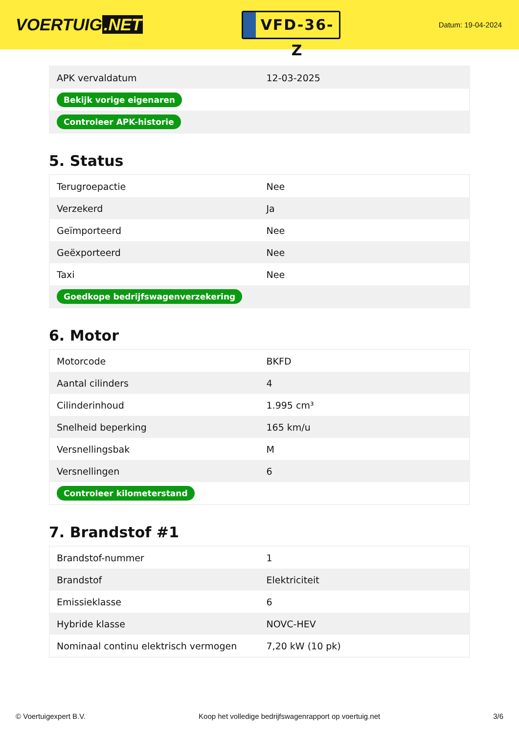VOERTUIG.NET
VFD-36-Z
Datum: 19-04-2024
| APK vervaldatum | 12-03-2025 |
| Bekijk vorige eigenaren | |
| Controleer APK-historie | |
5. Status
| Terugroepactie | Nee |
| Verzekerd | Ja |
| Geïmporteerd | Nee |
| Geëxporteerd | Nee |
| Taxi | Nee |
| Goedkope bedrijfswagenverzekering | |
6. Motor
| Motorcode | BKFD |
| Aantal cilinders | 4 |
| Cilinderinhoud | 1.995 cm³ |
| Snelheid beperking | 165 km/u |
| Versnellingsbak | M |
| Versnellingen | 6 |
| Controleer kilometerstand | |
7. Brandstof #1
| Brandstof-nummer | 1 |
| Brandstof | Elektriciteit |
| Emissieklasse | 6 |
| Hybride klasse | NOVC-HEV |
| Nominaal continu elektrisch vermogen | 7,20 kW (10 pk) |
© Voertuigexpert B.V. Koop het volledige bedrijfswagenrapport op voertuig.net 3/6